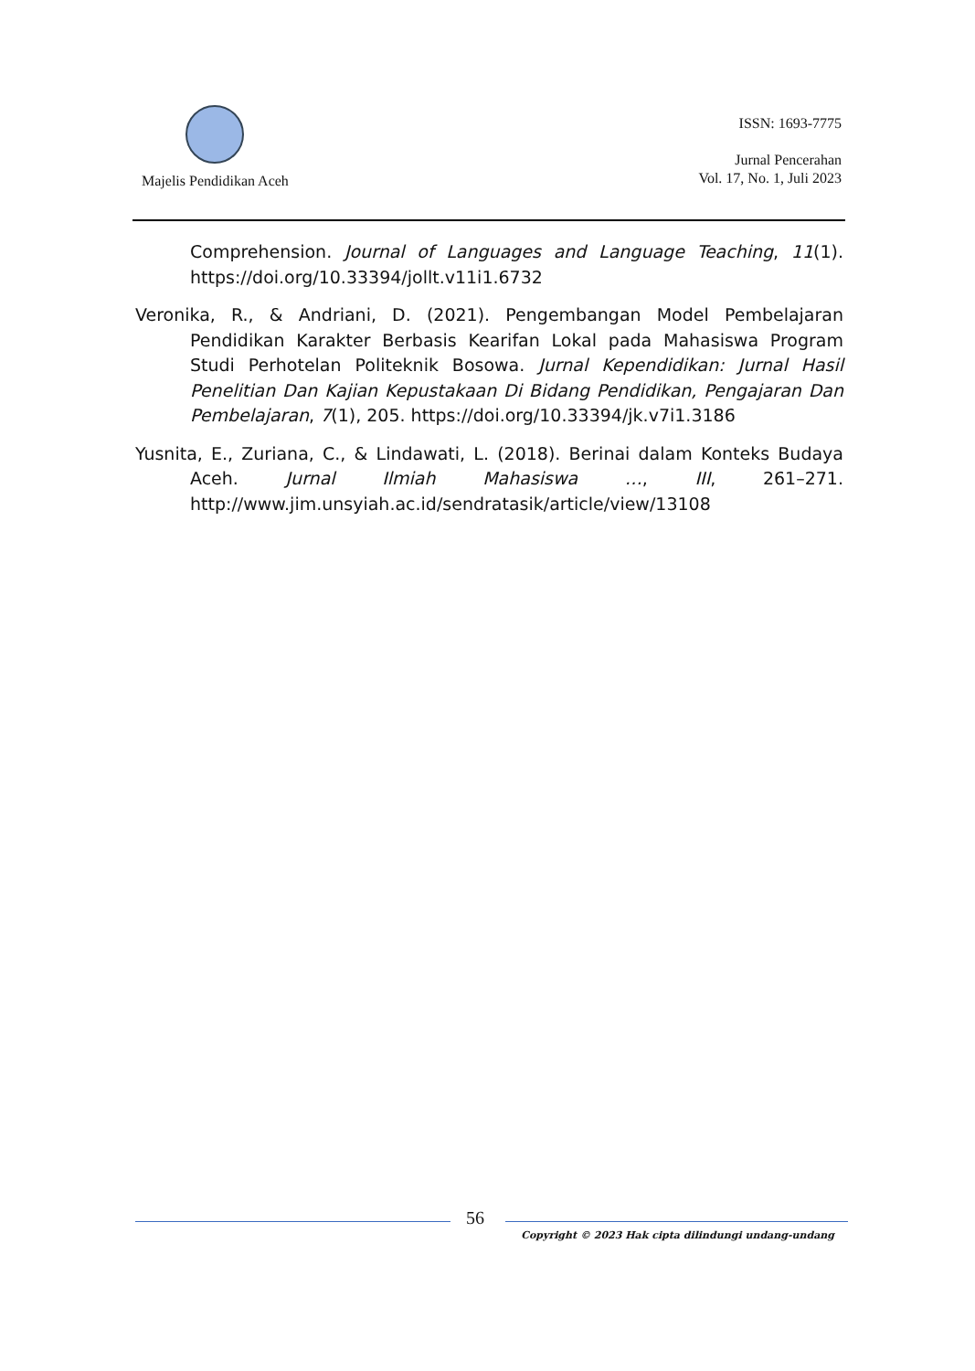Majelis Pendidikan Aceh
ISSN: 1693-7775
Jurnal Pencerahan
Vol. 17, No. 1, Juli 2023
Comprehension. Journal of Languages and Language Teaching, 11(1). https://doi.org/10.33394/jollt.v11i1.6732
Veronika, R., & Andriani, D. (2021). Pengembangan Model Pembelajaran Pendidikan Karakter Berbasis Kearifan Lokal pada Mahasiswa Program Studi Perhotelan Politeknik Bosowa. Jurnal Kependidikan: Jurnal Hasil Penelitian Dan Kajian Kepustakaan Di Bidang Pendidikan, Pengajaran Dan Pembelajaran, 7(1), 205. https://doi.org/10.33394/jk.v7i1.3186
Yusnita, E., Zuriana, C., & Lindawati, L. (2018). Berinai dalam Konteks Budaya Aceh. Jurnal Ilmiah Mahasiswa …, III, 261–271. http://www.jim.unsyiah.ac.id/sendratasik/article/view/13108
56
Copyright © 2023 Hak cipta dilindungi undang-undang